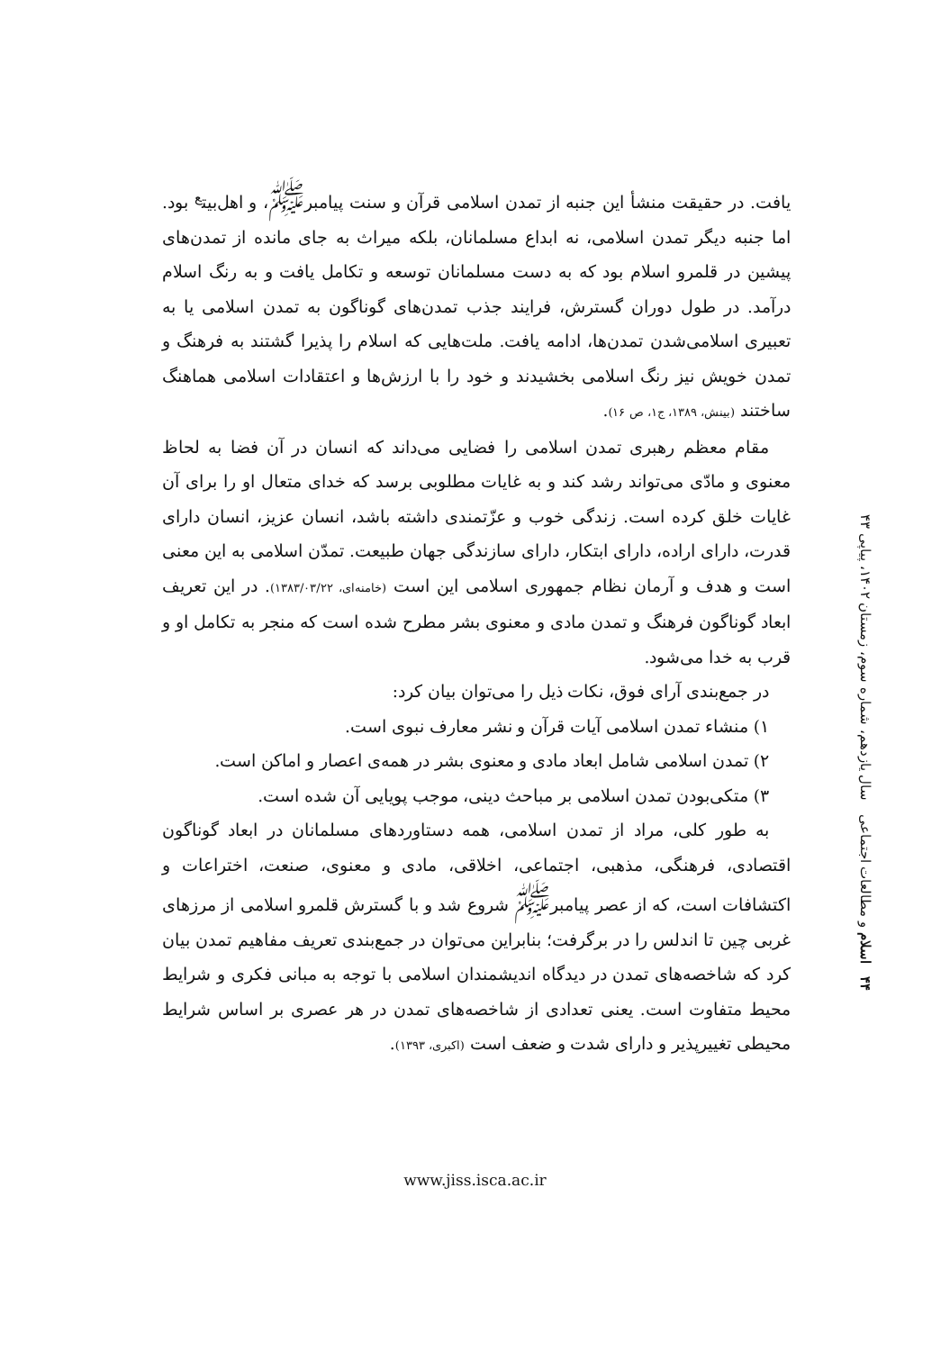یافت. در حقیقت منشأ این جنبه از تمدن اسلامی قرآن و سنت پیامبر<sup>ﷺ</sup>، و اهل‌بیت<sup>ع</sup> بود. اما جنبه دیگر تمدن اسلامی، نه ابداع مسلمانان، بلکه میراث به جای مانده از تمدن‌های پیشین در قلمرو اسلام بود که به دست مسلمانان توسعه و تکامل یافت و به رنگ اسلام درآمد. در طول دوران گسترش، فرایند جذب تمدن‌های گوناگون به تمدن اسلامی یا به تعبیری اسلامی‌شدن تمدن‌ها، ادامه یافت. ملت‌هایی که اسلام را پذیرا گشتند به فرهنگ و تمدن خویش نیز رنگ اسلامی بخشیدند و خود را با ارزش‌ها و اعتقادات اسلامی هماهنگ ساختند (بینش، ۱۳۸۹، ج۱، ص ۱۶).
مقام معظم رهبری تمدن اسلامی را فضایی می‌داند که انسان در آن فضا به لحاظ معنوی و مادّی می‌تواند رشد کند و به غایات مطلوبی برسد که خدای متعال او را برای آن غایات خلق کرده است. زندگی خوب و عزّتمندی داشته باشد، انسان عزیز، انسان دارای قدرت، دارای اراده، دارای ابتکار، دارای سازندگی جهان طبیعت. تمدّن اسلامی به این معنی است و هدف و آرمان نظام جمهوری اسلامی این است (خامنه‌ای، ۱۳۸۳/۰۳/۲۲). در این تعریف ابعاد گوناگون فرهنگ و تمدن مادی و معنوی بشر مطرح شده است که منجر به تکامل او و قرب به خدا می‌شود.
در جمع‌بندی آرای فوق، نکات ذیل را می‌توان بیان کرد:
۱) منشاء تمدن اسلامی آیات قرآن و نشر معارف نبوی است.
۲) تمدن اسلامی شامل ابعاد مادی و معنوی بشر در همه‌ی اعصار و اماکن است.
۳) متکی‌بودن تمدن اسلامی بر مباحث دینی، موجب پویایی آن شده است.
به طور کلی، مراد از تمدن اسلامی، همه دستاوردهای مسلمانان در ابعاد گوناگون اقتصادی، فرهنگی، مذهبی، اجتماعی، اخلاقی، مادی و معنوی، صنعت، اختراعات و اکتشافات است، که از عصر پیامبر<sup>ﷺ</sup> شروع شد و با گسترش قلمرو اسلامی از مرزهای غربی چین تا اندلس را در برگرفت؛ بنابراین می‌توان در جمع‌بندی تعریف مفاهیم تمدن بیان کرد که شاخصه‌های تمدن در دیدگاه اندیشمندان اسلامی با توجه به مبانی فکری و شرایط محیط متفاوت است. یعنی تعدادی از شاخصه‌های تمدن در هر عصری بر اساس شرایط محیطی تغییرپذیر و دارای شدت و ضعف است (اکبری، ۱۳۹۳).
۴۴ اسلام و مطالعات اجتماعی سال یازدهم، شماره سوم، زمستان ۱۴۰۲، پیاپی ۴۳
www.jiss.isca.ac.ir